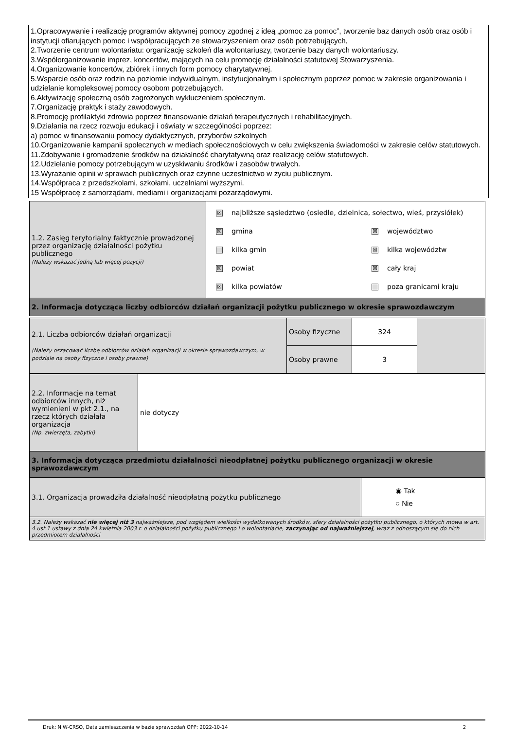1.Opracowywanie i realizację programów aktywnej pomocy zgodnej z ideą „pomoc za pomoc”, tworzenie baz danych osób oraz osób i instytucji ofiarujących pomoc i współpracujących ze stowarzyszeniem oraz osób potrzebujących,
2.Tworzenie centrum wolontariatu: organizację szkoleń dla wolontariuszy, tworzenie bazy danych wolontariuszy.
3.Współorganizowanie imprez, koncertów, mających na celu promocję działalności statutowej Stowarzyszenia.
4.Organizowanie koncertów, zbiórek i innych form pomocy charytatywnej.
5.Wsparcie osób oraz rodzin na poziomie indywidualnym, instytucjonalnym i społecznym poprzez pomoc w zakresie organizowania i udzielanie kompleksowej pomocy osobom potrzebujących.
6.Aktywizację społeczną osób zagrożonych wykluczeniem społecznym.
7.Organizację praktyk i staży zawodowych.
8.Promocję profilaktyki zdrowia poprzez finansowanie działań terapeutycznych i rehabilitacyjnych.
9.Działania na rzecz rozwoju edukacji i oświaty w szczególności poprzez:
a) pomoc w finansowaniu pomocy dydaktycznych, przyborów szkolnych
10.Organizowanie kampanii społecznych w mediach społecznościowych w celu zwiększenia świadomości w zakresie celów statutowych.
11.Zdobywanie i gromadzenie środków na działalność charytatywną oraz realizację celów statutowych.
12.Udzielanie pomocy potrzebującym w uzyskiwaniu środków i zasobów trwałych.
13.Wyrażanie opinii w sprawach publicznych oraz czynne uczestnictwo w życiu publicznym.
14.Współpraca z przedszkolami, szkołami, uczelniami wyższymi.
15 Współpracę z samorządami, mediami i organizacjami pozarządowymi.
| 1.2. Zasięg terytorialny faktycznie prowadzonej przez organizację działalności pożytku publicznego (Należy wskazać jedną lub więcej pozycji) | ☒ najbliższe sąsiedztwo (osiedle, dzielnica, sołectwo, wieś, przysiółek) ☒ gmina kilka gmin ☒ powiat ☒ kilka powiatów ☒ województwo ☒ kilka województw ☒ cały kraj poza granicami kraju |
| 2. Informacja dotycząca liczby odbiorców działań organizacji pożytku publicznego w okresie sprawozdawczym | |
| 2.1. Liczba odbiorców działań organizacji (Należy oszacować liczbę odbiorców działań organizacji w okresie sprawozdawczym, w podziale na osoby fizyczne i osoby prawne) | Osoby fizyczne | 324 | |
| | Osoby prawne | 3 | |
| 2.2. Informacje na temat odbiorców innych, niż wymienieni w pkt 2.1., na rzecz których działała organizacja (Np. zwierzęta, zabytki) | nie dotyczy |
| 3. Informacja dotycząca przedmiotu działalności nieodpłatnej pożytku publicznego organizacji w okresie sprawozdawczym | |
| 3.1. Organizacja prowadziła działalność nieodpłatną pożytku publicznego | ◉ Tak ○ Nie |
| 3.2. Należy wskazać nie więcej niż 3 najważniejsze, pod względem wielkości wydatkowanych środków, sfery działalności pożytku publicznego, o których mowa w art. 4 ust.1 ustawy z dnia 24 kwietnia 2003 r. o działalności pożytku publicznego i o wolontariacie, zaczynając od najważniejszej , wraz z odnoszącym się do nich przedmiotem działalności | |
Druk: NIW-CRSO, Data zamieszczenia w bazie sprawozdań OPP: 2022-10-14 2